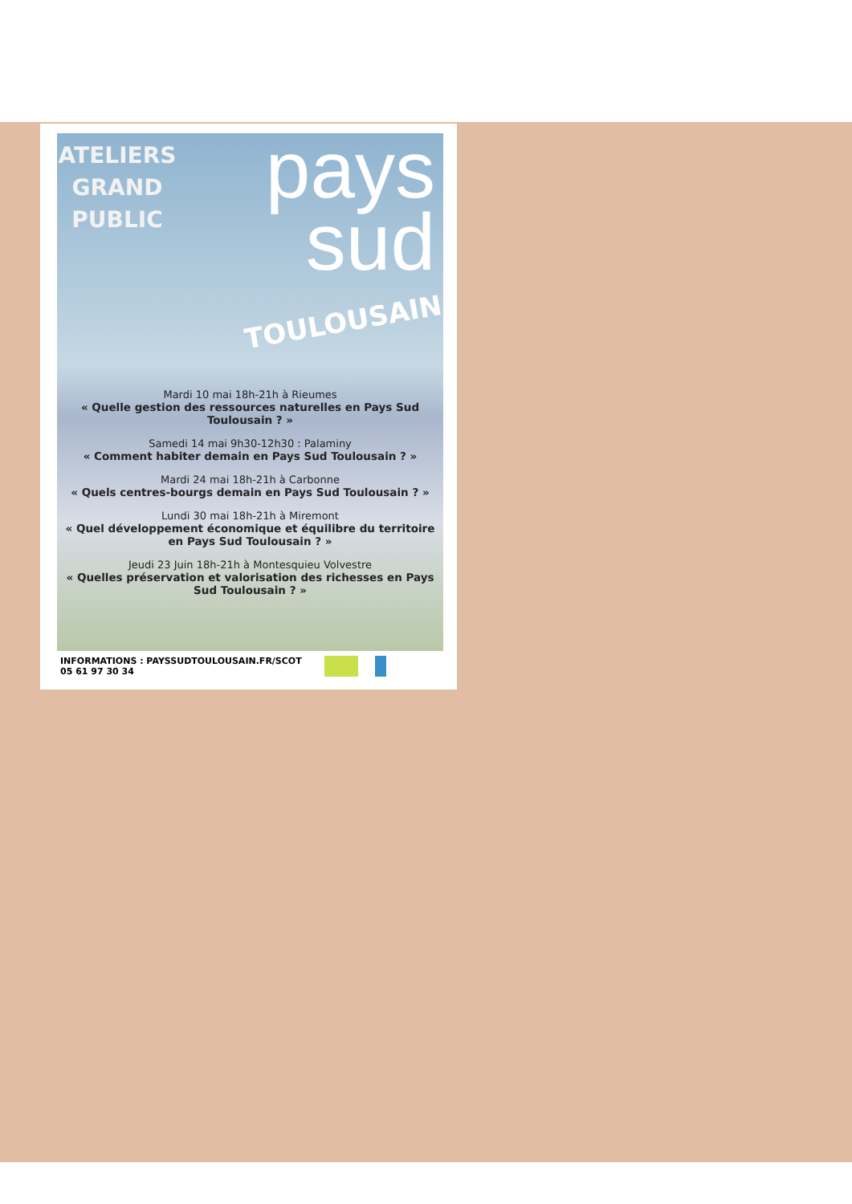ATELIERS GRAND PUBLIC
pays
sud
TOULOUSAIN
Mardi 10 mai 18h-21h à Rieumes
« Quelle gestion des ressources naturelles en Pays Sud Toulousain ? »
Samedi 14 mai 9h30-12h30 : Palaminy
« Comment habiter demain en Pays Sud Toulousain ? »
Mardi 24 mai 18h-21h à Carbonne
« Quels centres-bourgs demain en Pays Sud Toulousain ? »
Lundi 30 mai 18h-21h à Miremont
« Quel développement économique et équilibre du territoire en Pays Sud Toulousain ? »
Jeudi 23 Juin 18h-21h à Montesquieu Volvestre
« Quelles préservation et valorisation des richesses en Pays Sud Toulousain ? »
INFORMATIONS : PAYSSUDTOULOUSAIN.FR/SCOT
05 61 97 30 34